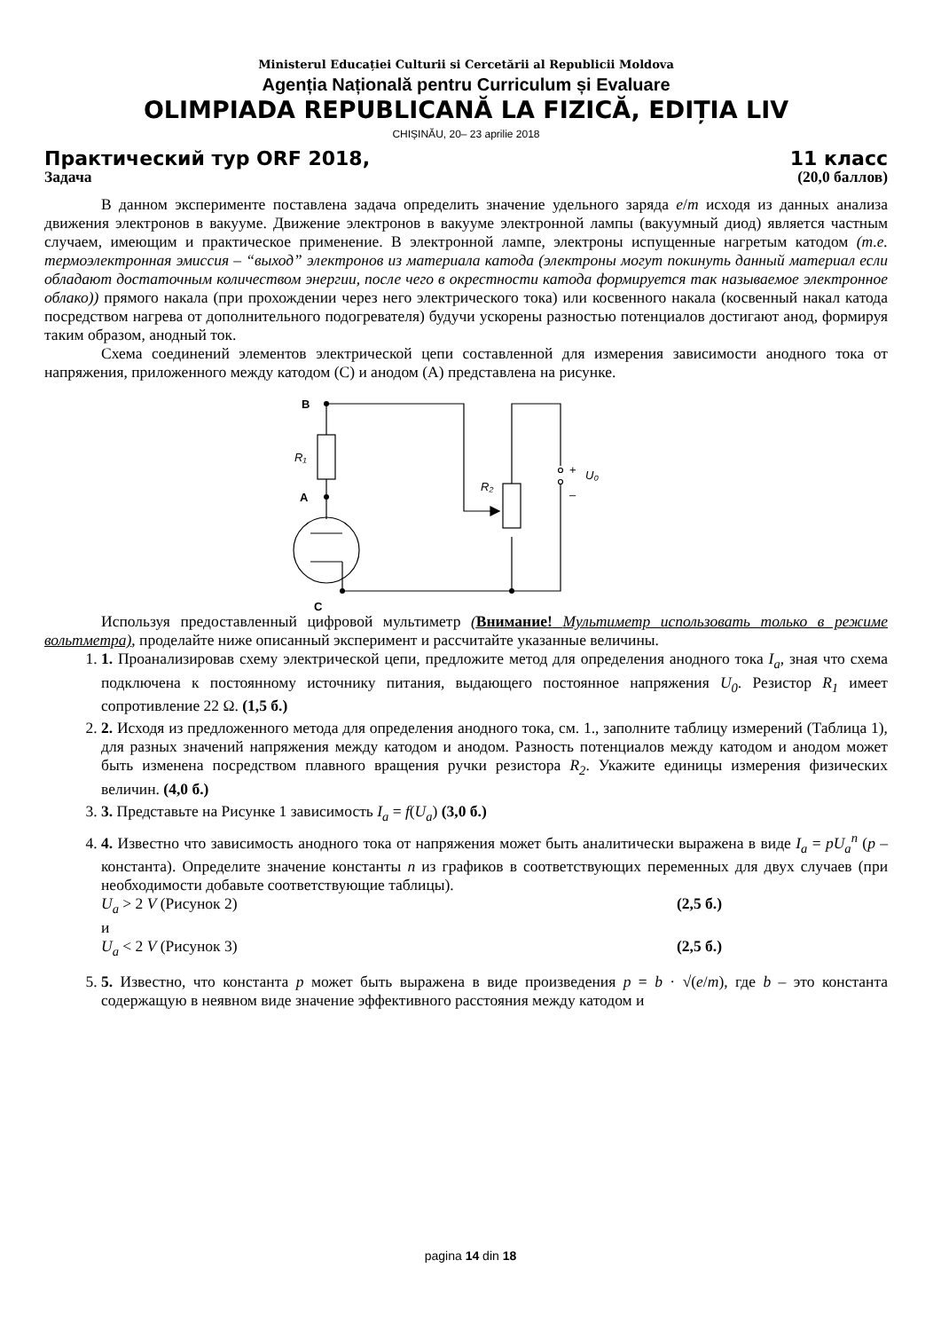Ministerul Educației Culturii si Cercetării al Republicii Moldova
Agenția Națională pentru Curriculum și Evaluare
OLIMPIADA REPUBLICANĂ LA FIZICĂ, EDIȚIA LIV
CHIȘINĂU, 20– 23 aprilie 2018
Практический тур ORF 2018, 11 класс
Задача (20,0 баллов)
В данном эксперименте поставлена задача определить значение удельного заряда e/m исходя из данных анализа движения электронов в вакууме. Движение электронов в вакууме электронной лампы (вакуумный диод) является частным случаем, имеющим и практическое применение. В электронной лампе, электроны испущенные нагретым катодом (т.е. термоэлектронная эмиссия – “выход” электронов из материала катода (электроны могут покинуть данный материал если обладают достаточным количеством энергии, после чего в окрестности катода формируется так называемое электронное облако)) прямого накала (при прохождении через него электрического тока) или косвенного накала (косвенный накал катода посредством нагрева от дополнительного подогревателя) будучи ускорены разностью потенциалов достигают анод, формируя таким образом, анодный ток.
Схема соединений элементов электрической цепи составленной для измерения зависимости анодного тока от напряжения, приложенного между катодом (C) и анодом (A) представлена на рисунке.
B
R₁
A
C
R₂
+
U₀
–
Используя предоставленный цифровой мультиметр (Внимание! Мультиметр использовать только в режиме вольтметра), проделайте ниже описанный эксперимент и рассчитайте указанные величины.
1. 1. Проанализировав схему электрической цепи, предложите метод для определения анодного тока I<sub>a</sub>, зная что схема подключена к постоянному источнику питания, выдающего постоянное напряжения U<sub>0</sub>. Резистор R<sub>1</sub> имеет сопротивление 22 Ω. (1,5 б.)
2. 2. Исходя из предложенного метода для определения анодного тока, см. 1., заполните таблицу измерений (Таблица 1), для разных значений напряжения между катодом и анодом. Разность потенциалов между катодом и анодом может быть изменена посредством плавного вращения ручки резистора R<sub>2</sub>. Укажите единицы измерения физических величин. (4,0 б.)
3. 3. Представьте на Рисунке 1 зависимость I<sub>a</sub> = f(U<sub>a</sub>) (3,0 б.)
4. 4. Известно что зависимость анодного тока от напряжения может быть аналитически выражена в виде I<sub>a</sub> = pU<sub>a</sub><sup>n</sup> (p – константа). Определите значение константы n из графиков в соответствующих переменных для двух случаев (при необходимости добавьте соответствующие таблицы).
U<sub>a</sub> > 2 V (Рисунок 2) (2,5 б.)
и
U<sub>a</sub> < 2 V (Рисунок 3) (2,5 б.)
5. 5. Известно, что константа p может быть выражена в виде произведения p = b · √(e/m), где b – это константа содержащую в неявном виде значение эффективного расстояния между катодом и
pagina 14 din 18